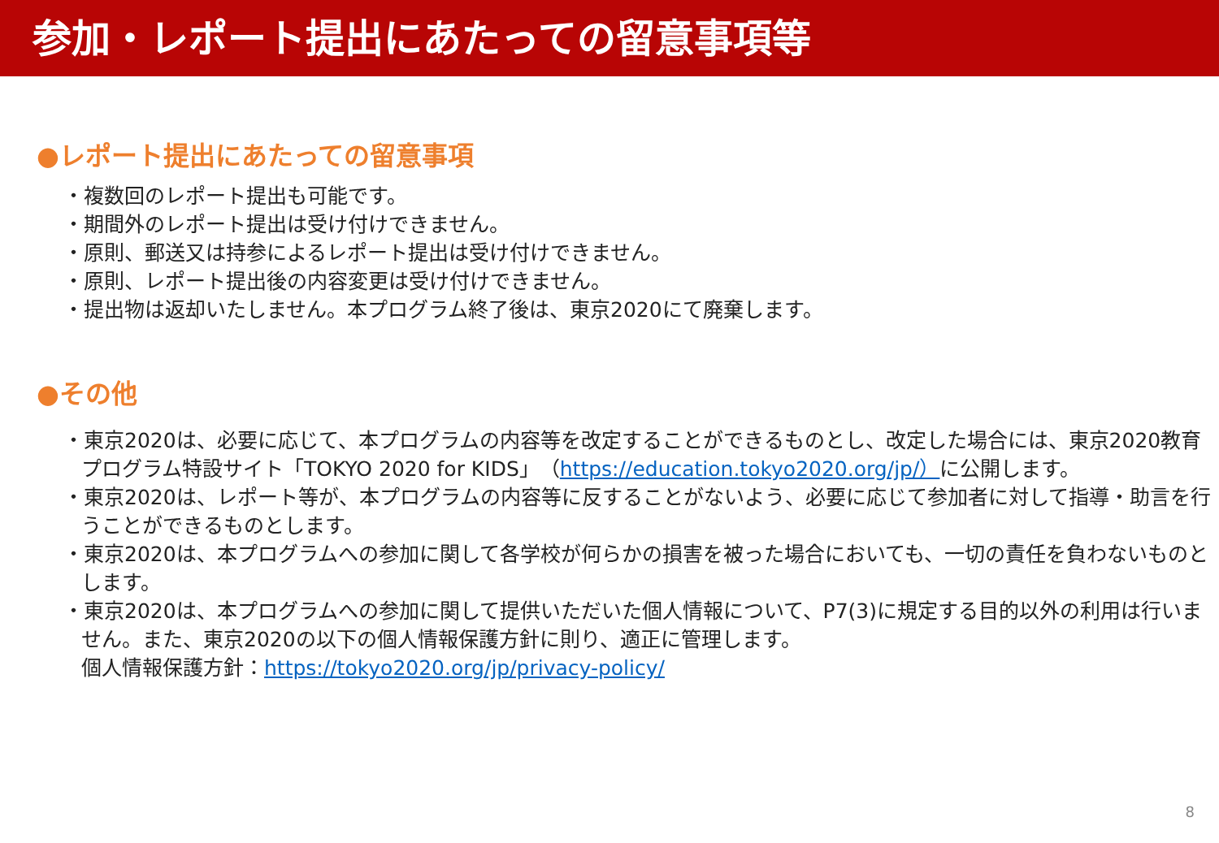参加・レポート提出にあたっての留意事項等
●レポート提出にあたっての留意事項
・複数回のレポート提出も可能です。
・期間外のレポート提出は受け付けできません。
・原則、郵送又は持参によるレポート提出は受け付けできません。
・原則、レポート提出後の内容変更は受け付けできません。
・提出物は返却いたしません。本プログラム終了後は、東京2020にて廃棄します。
●その他
・東京2020は、必要に応じて、本プログラムの内容等を改定することができるものとし、改定した場合には、東京2020教育プログラム特設サイト「TOKYO 2020 for KIDS」（https://education.tokyo2020.org/jp/）に公開します。
・東京2020は、レポート等が、本プログラムの内容等に反することがないよう、必要に応じて参加者に対して指導・助言を行うことができるものとします。
・東京2020は、本プログラムへの参加に関して各学校が何らかの損害を被った場合においても、一切の責任を負わないものとします。
・東京2020は、本プログラムへの参加に関して提供いただいた個人情報について、P7(3)に規定する目的以外の利用は行いません。また、東京2020の以下の個人情報保護方針に則り、適正に管理します。
個人情報保護方針：https://tokyo2020.org/jp/privacy-policy/
8